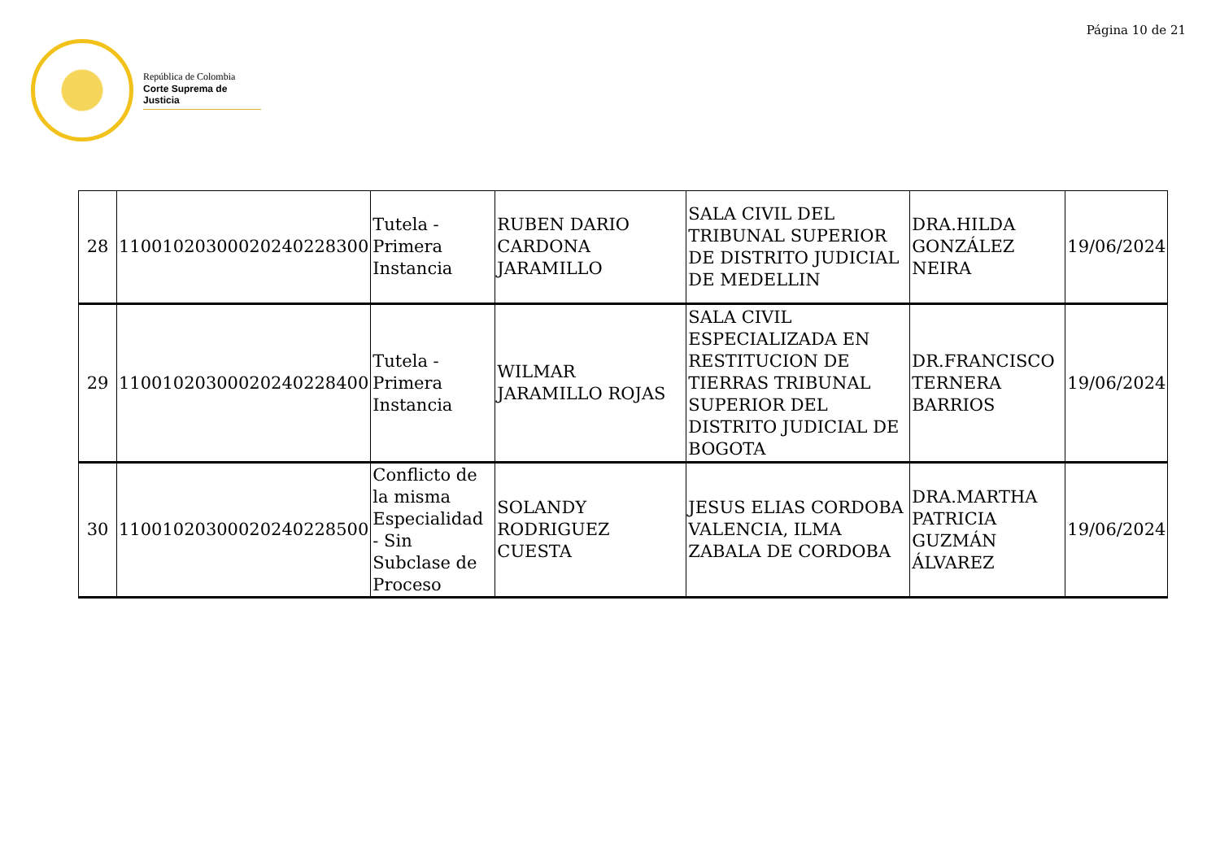Página 10 de 21
República de Colombia
Corte Suprema de Justicia
| 28 | 11001020300020240228300 | Tutela - Primera Instancia | RUBEN DARIO CARDONA JARAMILLO | SALA CIVIL DEL TRIBUNAL SUPERIOR DE DISTRITO JUDICIAL DE MEDELLIN | DRA.HILDA GONZÁLEZ NEIRA | 19/06/2024 |
| 29 | 11001020300020240228400 | Tutela - Primera Instancia | WILMAR JARAMILLO ROJAS | SALA CIVIL ESPECIALIZADA EN RESTITUCION DE TIERRAS TRIBUNAL SUPERIOR DEL DISTRITO JUDICIAL DE BOGOTA | DR.FRANCISCO TERNERA BARRIOS | 19/06/2024 |
| 30 | 11001020300020240228500 | Conflicto de la misma Especialidad - Sin Subclase de Proceso | SOLANDY RODRIGUEZ CUESTA | JESUS ELIAS CORDOBA VALENCIA, ILMA ZABALA DE CORDOBA | DRA.MARTHA PATRICIA GUZMÁN ÁLVAREZ | 19/06/2024 |